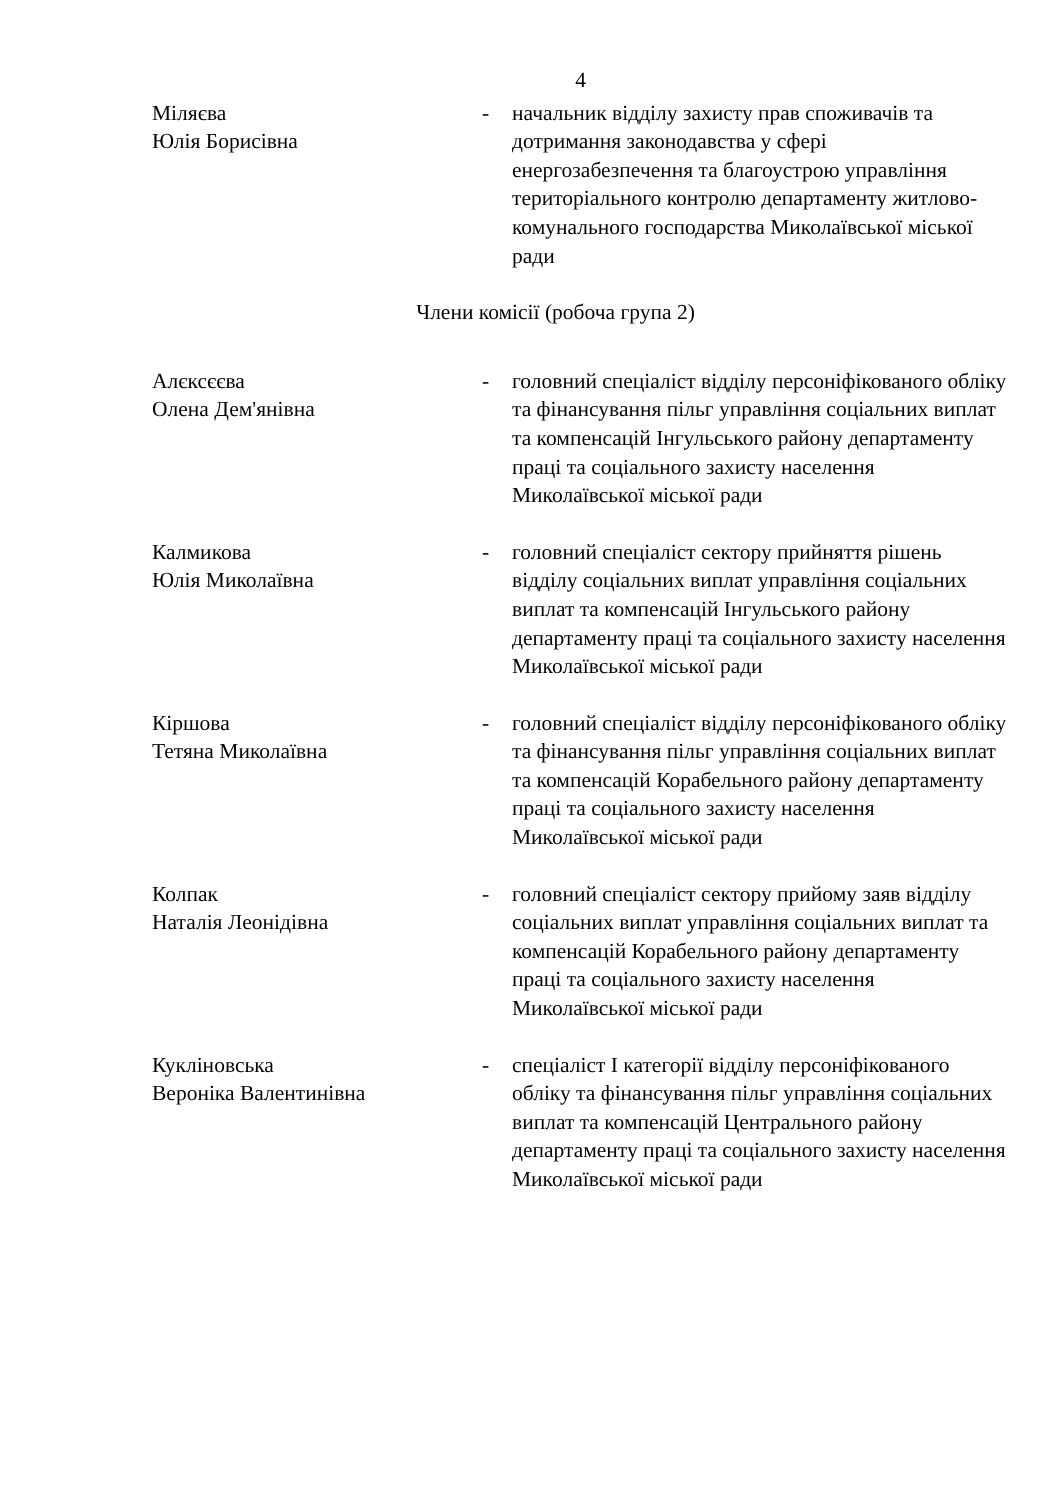4
Міляєва
Юлія Борисівна
- начальник відділу захисту прав споживачів та дотримання законодавства у сфері енергозабезпечення та благоустрою управління територіального контролю департаменту житлово-комунального господарства Миколаївської міської ради
Члени комісії (робоча група 2)
Алєксєєва
Олена Дем'янівна
- головний спеціаліст відділу персоніфікованого обліку та фінансування пільг управління соціальних виплат та компенсацій Інгульського району департаменту праці та соціального захисту населення Миколаївської міської ради
Калмикова
Юлія Миколаївна
- головний спеціаліст сектору прийняття рішень відділу соціальних виплат управління соціальних виплат та компенсацій Інгульського району департаменту праці та соціального захисту населення Миколаївської міської ради
Кіршова
Тетяна Миколаївна
- головний спеціаліст відділу персоніфікованого обліку та фінансування пільг управління соціальних виплат та компенсацій Корабельного району департаменту праці та соціального захисту населення Миколаївської міської ради
Колпак
Наталія Леонідівна
- головний спеціаліст сектору прийому заяв відділу соціальних виплат управління соціальних виплат та компенсацій Корабельного району департаменту праці та соціального захисту населення Миколаївської міської ради
Кукліновська
Вероніка Валентинівна
- спеціаліст І категорії відділу персоніфікованого обліку та фінансування пільг управління соціальних виплат та компенсацій Центрального району департаменту праці та соціального захисту населення Миколаївської міської ради